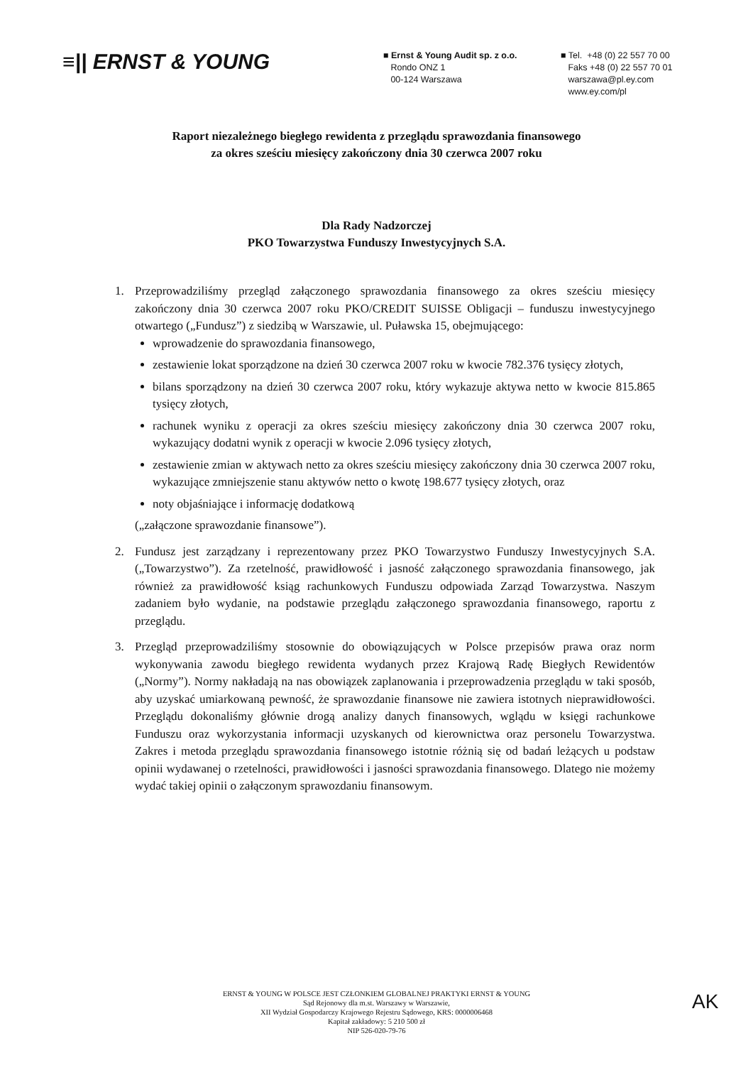≡|| ERNST & YOUNG
■ Ernst & Young Audit sp. z o.o.
Rondo ONZ 1
00-124 Warszawa
■ Tel. +48 (0) 22 557 70 00
Faks +48 (0) 22 557 70 01
warszawa@pl.ey.com
www.ey.com/pl
Raport niezależnego biegłego rewidenta z przeglądu sprawozdania finansowego
za okres sześciu miesięcy zakończony dnia 30 czerwca 2007 roku
Dla Rady Nadzorczej
PKO Towarzystwa Funduszy Inwestycyjnych S.A.
1. Przeprowadziliśmy przegląd załączonego sprawozdania finansowego za okres sześciu miesięcy zakończony dnia 30 czerwca 2007 roku PKO/CREDIT SUISSE Obligacji – funduszu inwestycyjnego otwartego („Fundusz”) z siedzibą w Warszawie, ul. Puławska 15, obejmującego:
wprowadzenie do sprawozdania finansowego,
zestawienie lokat sporządzone na dzień 30 czerwca 2007 roku w kwocie 782.376 tysięcy złotych,
bilans sporządzony na dzień 30 czerwca 2007 roku, który wykazuje aktywa netto w kwocie 815.865 tysięcy złotych,
rachunek wyniku z operacji za okres sześciu miesięcy zakończony dnia 30 czerwca 2007 roku, wykazujący dodatni wynik z operacji w kwocie 2.096 tysięcy złotych,
zestawienie zmian w aktywach netto za okres sześciu miesięcy zakończony dnia 30 czerwca 2007 roku, wykazujące zmniejszenie stanu aktywów netto o kwotę 198.677 tysięcy złotych, oraz
noty objaśniające i informację dodatkową
(„załączone sprawozdanie finansowe”).
2. Fundusz jest zarządzany i reprezentowany przez PKO Towarzystwo Funduszy Inwestycyjnych S.A. („Towarzystwo”). Za rzetelność, prawidłowość i jasność załączonego sprawozdania finansowego, jak również za prawidłowość ksiąg rachunkowych Funduszu odpowiada Zarząd Towarzystwa. Naszym zadaniem było wydanie, na podstawie przeglądu załączonego sprawozdania finansowego, raportu z przeglądu.
3. Przegląd przeprowadziliśmy stosownie do obowiązujących w Polsce przepisów prawa oraz norm wykonywania zawodu biegłego rewidenta wydanych przez Krajową Radę Biegłych Rewidentów („Normy”). Normy nakładają na nas obowiązek zaplanowania i przeprowadzenia przeglądu w taki sposób, aby uzyskać umiarkowaną pewność, że sprawozdanie finansowe nie zawiera istotnych nieprawidłowości. Przeglądu dokonaliśmy głównie drogą analizy danych finansowych, wglądu w księgi rachunkowe Funduszu oraz wykorzystania informacji uzyskanych od kierownictwa oraz personelu Towarzystwa. Zakres i metoda przeglądu sprawozdania finansowego istotnie różnią się od badań leżących u podstaw opinii wydawanej o rzetelności, prawidłowości i jasności sprawozdania finansowego. Dlatego nie możemy wydać takiej opinii o załączonym sprawozdaniu finansowym.
ERNST & YOUNG W POLSCE JEST CZŁONKIEM GLOBALNEJ PRAKTYKI ERNST & YOUNG
Sąd Rejonowy dla m.st. Warszawy w Warszawie,
XII Wydział Gospodarczy Krajowego Rejestru Sądowego, KRS: 0000006468
Kapitał zakładowy: 5 210 500 zł
NIP 526-020-79-76
AK